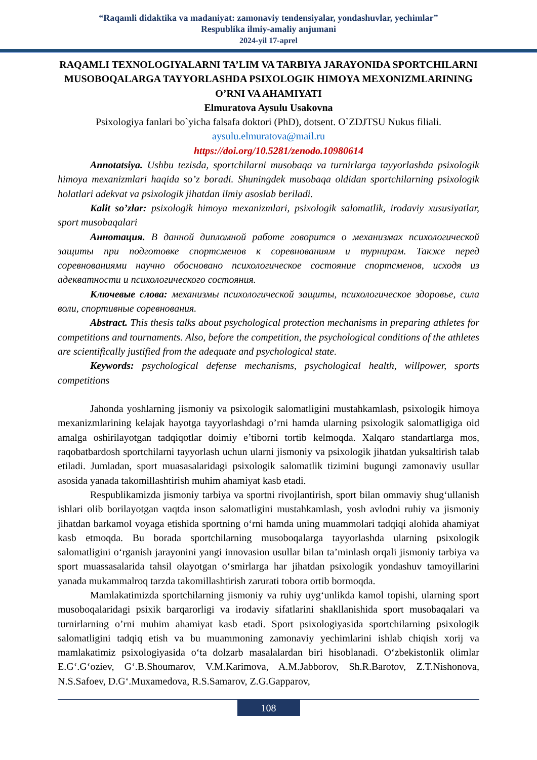“Raqamli didaktika va madaniyat: zamonaviy tendensiyalar, yondashuvlar, yechimlar”
Respublika ilmiy-amaliy anjumani
2024-yil 17-aprel
RAQAMLI TEXNOLOGIYALARNI TA’LIM VA TARBIYA JARAYONIDA SPORTCHILARNI MUSOBOQALARGA TAYYORLASHDA PSIXOLOGIK HIMOYA MEXONIZMLARINING O’RNI VA AHAMIYATI
Elmuratova Aysulu Usakovna
Psixologiya fanlari bo`yicha falsafa doktori (PhD), dotsent. O`ZDJTSU Nukus filiali.
aysulu.elmuratova@mail.ru
https://doi.org/10.5281/zenodo.10980614
Annotatsiya. Ushbu tezisda, sportchilarni musobaqa va turnirlarga tayyorlashda psixologik himoya mexanizmlari haqida so’z boradi. Shuningdek musobaqa oldidan sportchilarning psixologik holatlari adekvat va psixologik jihatdan ilmiy asoslab beriladi.
Kalit so’zlar: psixologik himoya mexanizmlari, psixologik salomatlik, irodaviy xususiyatlar, sport musobaqalari
Аннотация. В данной дипломной работе говорится о механизмах психологической защиты при подготовке спортсменов к соревнованиям и турнирам. Также перед соревнованиями научно обосновано психологическое состояние спортсменов, исходя из адекватности и психологического состояния.
Ключевые слова: механизмы психологической защиты, психологическое здоровье, сила воли, спортивные соревнования.
Abstract. This thesis talks about psychological protection mechanisms in preparing athletes for competitions and tournaments. Also, before the competition, the psychological conditions of the athletes are scientifically justified from the adequate and psychological state.
Keywords: psychological defense mechanisms, psychological health, willpower, sports competitions
Jahonda yoshlarning jismoniy va psixologik salomatligini mustahkamlash, psixologik himoya mexanizmlarining kelajak hayotga tayyorlashdagi o’rni hamda ularning psixologik salomatligiga oid amalga oshirilayotgan tadqiqotlar doimiy e’tiborni tortib kelmoqda. Xalqaro standartlarga mos, raqobatbardosh sportchilarni tayyorlash uchun ularni jismoniy va psixologik jihatdan yuksaltirish talab etiladi. Jumladan, sport muasasalaridagi psixologik salomatlik tizimini bugungi zamonaviy usullar asosida yanada takomillashtirish muhim ahamiyat kasb etadi.
Respublikamizda jismoniy tarbiya va sportni rivojlantirish, sport bilan ommaviy shug‘ullanish ishlari olib borilayotgan vaqtda inson salomatligini mustahkamlash, yosh avlodni ruhiy va jismoniy jihatdan barkamol voyaga etishida sportning o‘rni hamda uning muammolari tadqiqi alohida ahamiyat kasb etmoqda. Bu borada sportchilarning musoboqalarga tayyorlashda ularning psixologik salomatligini o‘rganish jarayonini yangi innovasion usullar bilan ta’minlash orqali jismoniy tarbiya va sport muassasalarida tahsil olayotgan o‘smirlarga har jihatdan psixologik yondashuv tamoyillarini yanada mukammalroq tarzda takomillashtirish zarurati tobora ortib bormoqda.
Mamlakatimizda sportchilarning jismoniy va ruhiy uyg‘unlikda kamol topishi, ularning sport musoboqalaridagi psixik barqarorligi va irodaviy sifatlarini shakllanishida sport musobaqalari va turnirlarning o’rni muhim ahamiyat kasb etadi. Sport psixologiyasida sportchilarning psixologik salomatligini tadqiq etish va bu muammoning zamonaviy yechimlarini ishlab chiqish xorij va mamlakatimiz psixologiyasida o‘ta dolzarb masalalardan biri hisoblanadi. O‘zbekistonlik olimlar E.G‘.G‘oziev, G‘.B.Shoumarov, V.M.Karimova, A.M.Jabborov, Sh.R.Barotov, Z.T.Nishonova, N.S.Safoev, D.G‘.Muxamedova, R.S.Samarov, Z.G.Gapparov,
108